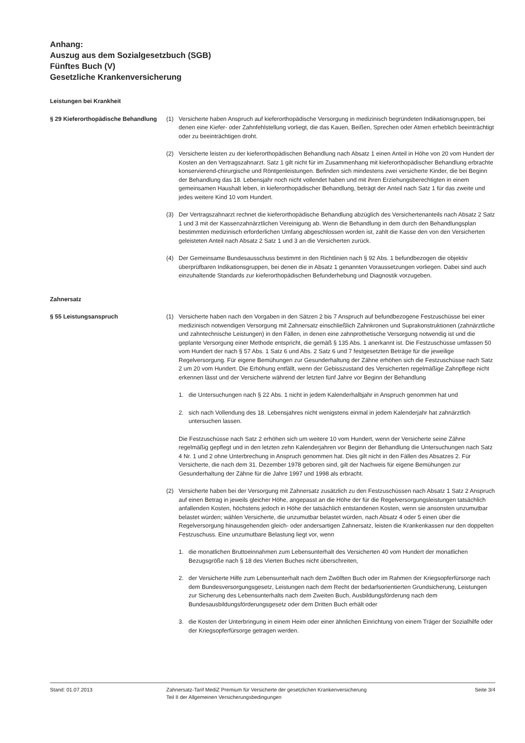Anhang:
Auszug aus dem Sozialgesetzbuch (SGB)
Fünftes Buch (V)
Gesetzliche Krankenversicherung
Leistungen bei Krankheit
§ 29 Kieferorthopädische Behandlung
(1) Versicherte haben Anspruch auf kieferorthopädische Versorgung in medizinisch begründeten Indikationsgruppen, bei denen eine Kiefer- oder Zahnfehlstellung vorliegt, die das Kauen, Beißen, Sprechen oder Atmen erheblich beeinträchtigt oder zu beeinträchtigen droht.
(2) Versicherte leisten zu der kieferorthopädischen Behandlung nach Absatz 1 einen Anteil in Höhe von 20 vom Hundert der Kosten an den Vertragszahnarzt. Satz 1 gilt nicht für im Zusammenhang mit kieferorthopädischer Behandlung erbrachte konservierend-chirurgische und Röntgenleistungen. Befinden sich mindestens zwei versicherte Kinder, die bei Beginn der Behandlung das 18. Lebensjahr noch nicht vollendet haben und mit ihren Erziehungsberechtigten in einem gemeinsamen Haushalt leben, in kieferorthopädischer Behandlung, beträgt der Anteil nach Satz 1 für das zweite und jedes weitere Kind 10 vom Hundert.
(3) Der Vertragszahnarzt rechnet die kieferorthopädische Behandlung abzüglich des Versichertenanteils nach Absatz 2 Satz 1 und 3 mit der Kassenzahnärztlichen Vereinigung ab. Wenn die Behandlung in dem durch den Behandlungsplan bestimmten medizinisch erforderlichen Umfang abgeschlossen worden ist, zahlt die Kasse den von den Versicherten geleisteten Anteil nach Absatz 2 Satz 1 und 3 an die Versicherten zurück.
(4) Der Gemeinsame Bundesausschuss bestimmt in den Richtlinien nach § 92 Abs. 1 befundbezogen die objektiv überprüfbaren Indikationsgruppen, bei denen die in Absatz 1 genannten Voraussetzungen vorliegen. Dabei sind auch einzuhaltende Standards zur kieferorthopädischen Befunderhebung und Diagnostik vorzugeben.
Zahnersatz
§ 55 Leistungsanspruch (1) Versicherte haben nach den Vorgaben in den Sätzen 2 bis 7 Anspruch auf befundbezogene Festzuschüsse bei einer medizinisch notwendigen Versorgung mit Zahnersatz einschließlich Zahnkronen und Suprakonstruktionen (zahnärztliche und zahntechnische Leistungen) in den Fällen, in denen eine zahnprothetische Versorgung notwendig ist und die geplante Versorgung einer Methode entspricht, die gemäß § 135 Abs. 1 anerkannt ist. Die Festzuschüsse umfassen 50 vom Hundert der nach § 57 Abs. 1 Satz 6 und Abs. 2 Satz 6 und 7 festgesetzten Beträge für die jeweilige Regelversorgung. Für eigene Bemühungen zur Gesunderhaltung der Zähne erhöhen sich die Festzuschüsse nach Satz 2 um 20 vom Hundert. Die Erhöhung entfällt, wenn der Gebisszustand des Versicherten regelmäßige Zahnpflege nicht erkennen lässt und der Versicherte während der letzten fünf Jahre vor Beginn der Behandlung
1. die Untersuchungen nach § 22 Abs. 1 nicht in jedem Kalenderhalbjahr in Anspruch genommen hat und
2. sich nach Vollendung des 18. Lebensjahres nicht wenigstens einmal in jedem Kalenderjahr hat zahnärztlich untersuchen lassen.
Die Festzuschüsse nach Satz 2 erhöhen sich um weitere 10 vom Hundert, wenn der Versicherte seine Zähne regelmäßig gepflegt und in den letzten zehn Kalenderjahren vor Beginn der Behandlung die Untersuchungen nach Satz 4 Nr. 1 und 2 ohne Unterbrechung in Anspruch genommen hat. Dies gilt nicht in den Fällen des Absatzes 2. Für Versicherte, die nach dem 31. Dezember 1978 geboren sind, gilt der Nachweis für eigene Bemühungen zur Gesunderhaltung der Zähne für die Jahre 1997 und 1998 als erbracht.
(2) Versicherte haben bei der Versorgung mit Zahnersatz zusätzlich zu den Festzuschüssen nach Absatz 1 Satz 2 Anspruch auf einen Betrag in jeweils gleicher Höhe, angepasst an die Höhe der für die Regelversorgungsleistungen tatsächlich anfallenden Kosten, höchstens jedoch in Höhe der tatsächlich entstandenen Kosten, wenn sie ansonsten unzumutbar belastet würden; wählen Versicherte, die unzumutbar belastet würden, nach Absatz 4 oder 5 einen über die Regelversorgung hinausgehenden gleich- oder andersartigen Zahnersatz, leisten die Krankenkassen nur den doppelten Festzuschuss. Eine unzumutbare Belastung liegt vor, wenn
1. die monatlichen Bruttoeinnahmen zum Lebensunterhalt des Versicherten 40 vom Hundert der monatlichen Bezugsgröße nach § 18 des Vierten Buches nicht überschreiten,
2. der Versicherte Hilfe zum Lebensunterhalt nach dem Zwölften Buch oder im Rahmen der Kriegsopferfürsorge nach dem Bundesversorgungsgesetz, Leistungen nach dem Recht der bedarfsorientierten Grundsicherung, Leistungen zur Sicherung des Lebensunterhalts nach dem Zweiten Buch, Ausbildungsförderung nach dem Bundesausbildungsförderungsgesetz oder dem Dritten Buch erhält oder
3. die Kosten der Unterbringung in einem Heim oder einer ähnlichen Einrichtung von einem Träger der Sozialhilfe oder der Kriegsopferfürsorge getragen werden.
Stand: 01.07.2013 Zahnersatz-Tarif MediZ Premium für Versicherte der gesetzlichen Krankenversicherung
Teil II der Allgemeinen Versicherungsbedingungen
Seite 3/4